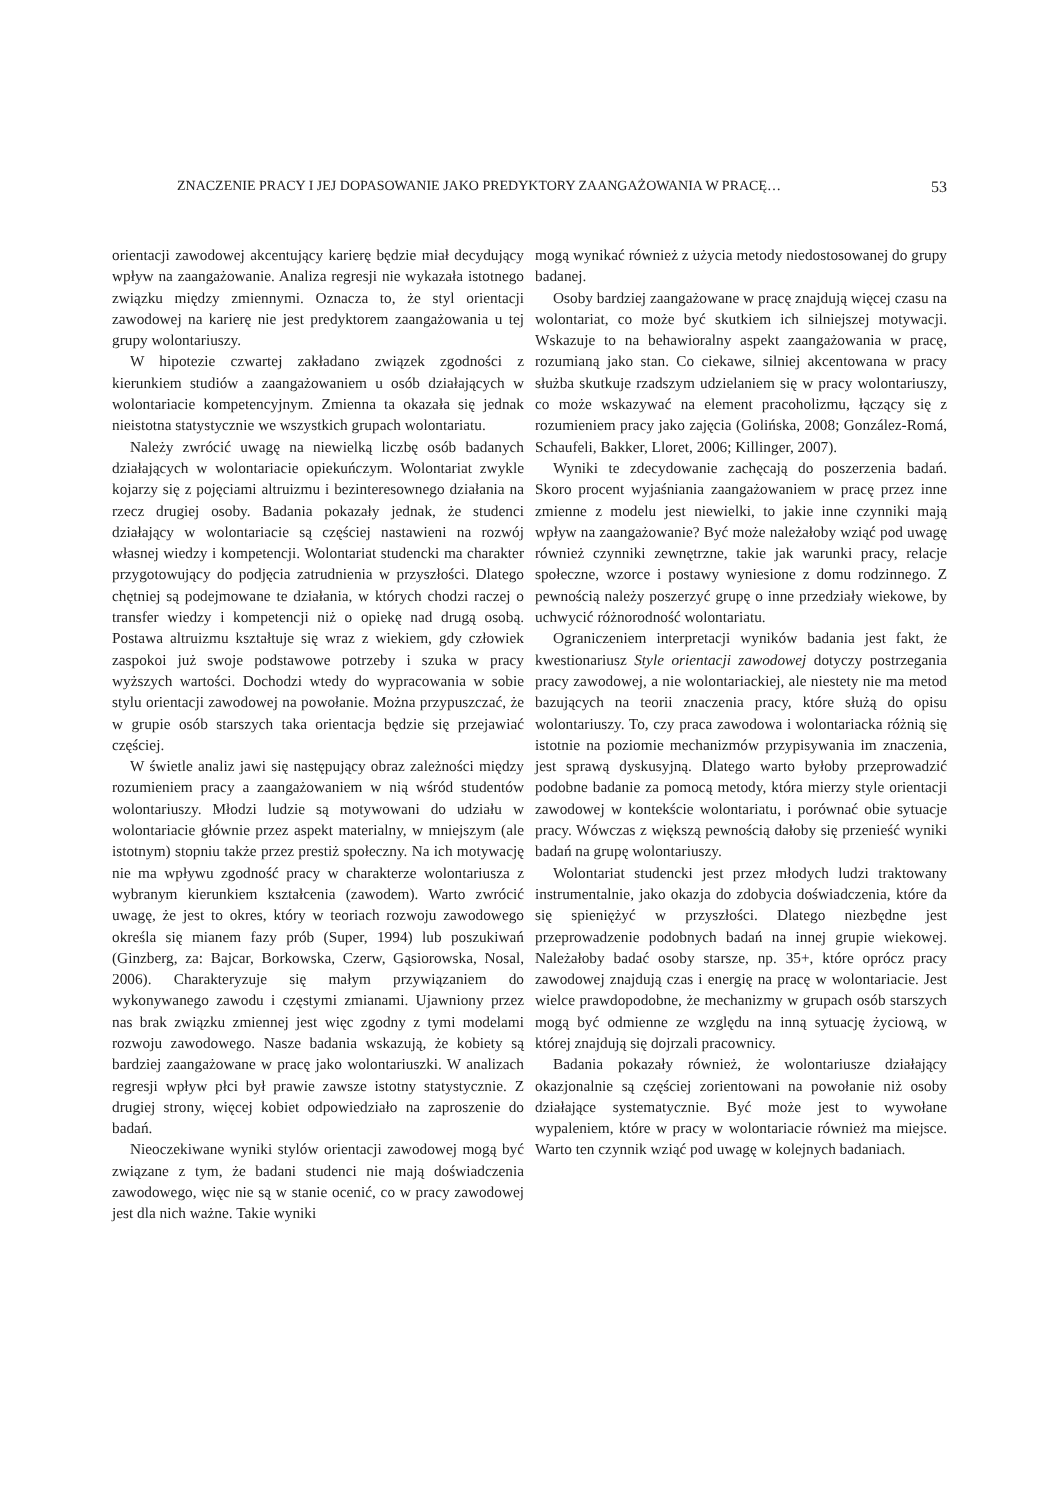ZNACZENIE PRACY I JEJ DOPASOWANIE JAKO PREDYKTORY ZAANGAŻOWANIA W PRACĘ… 53
orientacji zawodowej akcentujący karierę będzie miał decydujący wpływ na zaangażowanie. Analiza regresji nie wykazała istotnego związku między zmiennymi. Oznacza to, że styl orientacji zawodowej na karierę nie jest predyktorem zaangażowania u tej grupy wolontariuszy.
W hipotezie czwartej zakładano związek zgodności z kierunkiem studiów a zaangażowaniem u osób działających w wolontariacie kompetencyjnym. Zmienna ta okazała się jednak nieistotna statystycznie we wszystkich grupach wolontariatu.
Należy zwrócić uwagę na niewielką liczbę osób badanych działających w wolontariacie opiekuńczym. Wolontariat zwykle kojarzy się z pojęciami altruizmu i bezinteresownego działania na rzecz drugiej osoby. Badania pokazały jednak, że studenci działający w wolontariacie są częściej nastawieni na rozwój własnej wiedzy i kompetencji. Wolontariat studencki ma charakter przygotowujący do podjęcia zatrudnienia w przyszłości. Dlatego chętniej są podejmowane te działania, w których chodzi raczej o transfer wiedzy i kompetencji niż o opiekę nad drugą osobą. Postawa altruizmu kształtuje się wraz z wiekiem, gdy człowiek zaspokoi już swoje podstawowe potrzeby i szuka w pracy wyższych wartości. Dochodzi wtedy do wypracowania w sobie stylu orientacji zawodowej na powołanie. Można przypuszczać, że w grupie osób starszych taka orientacja będzie się przejawiać częściej.
W świetle analiz jawi się następujący obraz zależności między rozumieniem pracy a zaangażowaniem w nią wśród studentów wolontariuszy. Młodzi ludzie są motywowani do udziału w wolontariacie głównie przez aspekt materialny, w mniejszym (ale istotnym) stopniu także przez prestiż społeczny. Na ich motywację nie ma wpływu zgodność pracy w charakterze wolontariusza z wybranym kierunkiem kształcenia (zawodem). Warto zwrócić uwagę, że jest to okres, który w teoriach rozwoju zawodowego określa się mianem fazy prób (Super, 1994) lub poszukiwań (Ginzberg, za: Bajcar, Borkowska, Czerw, Gąsiorowska, Nosal, 2006). Charakteryzuje się małym przywiązaniem do wykonywanego zawodu i częstymi zmianami. Ujawniony przez nas brak związku zmiennej jest więc zgodny z tymi modelami rozwoju zawodowego. Nasze badania wskazują, że kobiety są bardziej zaangażowane w pracę jako wolontariuszki. W analizach regresji wpływ płci był prawie zawsze istotny statystycznie. Z drugiej strony, więcej kobiet odpowiedziało na zaproszenie do badań.
Nieoczekiwane wyniki stylów orientacji zawodowej mogą być związane z tym, że badani studenci nie mają doświadczenia zawodowego, więc nie są w stanie ocenić, co w pracy zawodowej jest dla nich ważne. Takie wyniki
mogą wynikać również z użycia metody niedostosowanej do grupy badanej.
Osoby bardziej zaangażowane w pracę znajdują więcej czasu na wolontariat, co może być skutkiem ich silniejszej motywacji. Wskazuje to na behawioralny aspekt zaangażowania w pracę, rozumianą jako stan. Co ciekawe, silniej akcentowana w pracy służba skutkuje rzadszym udzielaniem się w pracy wolontariuszy, co może wskazywać na element pracoholizmu, łączący się z rozumieniem pracy jako zajęcia (Golińska, 2008; González-Romá, Schaufeli, Bakker, Lloret, 2006; Killinger, 2007).
Wyniki te zdecydowanie zachęcają do poszerzenia badań. Skoro procent wyjaśniania zaangażowaniem w pracę przez inne zmienne z modelu jest niewielki, to jakie inne czynniki mają wpływ na zaangażowanie? Być może należałoby wziąć pod uwagę również czynniki zewnętrzne, takie jak warunki pracy, relacje społeczne, wzorce i postawy wyniesione z domu rodzinnego. Z pewnością należy poszerzyć grupę o inne przedziały wiekowe, by uchwycić różnorodność wolontariatu.
Ograniczeniem interpretacji wyników badania jest fakt, że kwestionariusz Style orientacji zawodowej dotyczy postrzegania pracy zawodowej, a nie wolontariackiej, ale niestety nie ma metod bazujących na teorii znaczenia pracy, które służą do opisu wolontariuszy. To, czy praca zawodowa i wolontariacka różnią się istotnie na poziomie mechanizmów przypisywania im znaczenia, jest sprawą dyskusyjną. Dlatego warto byłoby przeprowadzić podobne badanie za pomocą metody, która mierzy style orientacji zawodowej w kontekście wolontariatu, i porównać obie sytuacje pracy. Wówczas z większą pewnością dałoby się przenieść wyniki badań na grupę wolontariuszy.
Wolontariat studencki jest przez młodych ludzi traktowany instrumentalnie, jako okazja do zdobycia doświadczenia, które da się spieniężyć w przyszłości. Dlatego niezbędne jest przeprowadzenie podobnych badań na innej grupie wiekowej. Należałoby badać osoby starsze, np. 35+, które oprócz pracy zawodowej znajdują czas i energię na pracę w wolontariacie. Jest wielce prawdopodobne, że mechanizmy w grupach osób starszych mogą być odmienne ze względu na inną sytuację życiową, w której znajdują się dojrzali pracownicy.
Badania pokazały również, że wolontariusze działający okazjonalnie są częściej zorientowani na powołanie niż osoby działające systematycznie. Być może jest to wywołane wypaleniem, które w pracy w wolontariacie również ma miejsce. Warto ten czynnik wziąć pod uwagę w kolejnych badaniach.